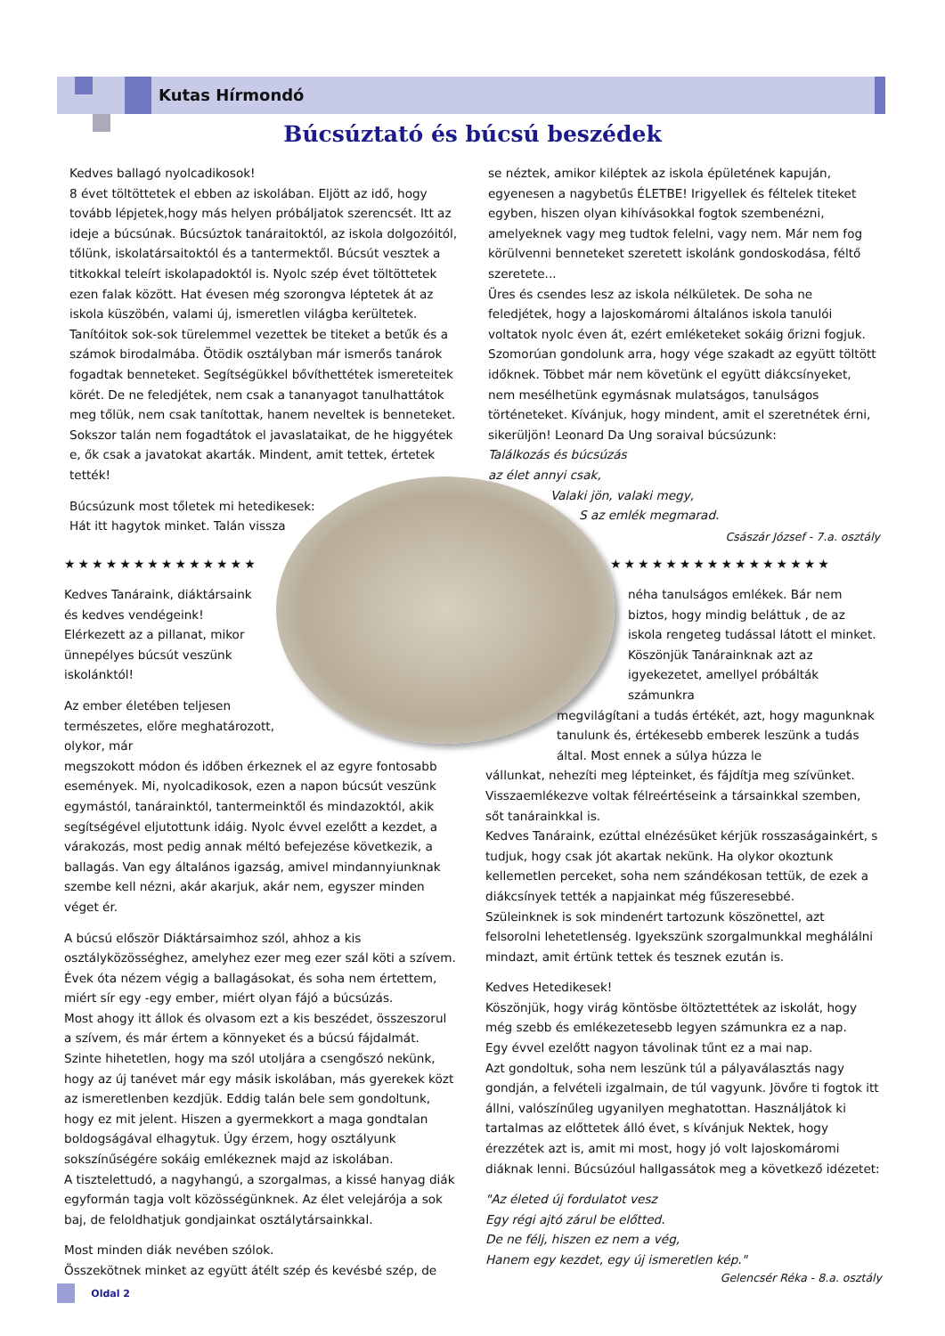Kutas Hírmondó
Búcsúztató és búcsú beszédek
Kedves ballagó nyolcadikosok!
8 évet töltöttetek el ebben az iskolában. Eljött az idő, hogy tovább lépjetek,hogy más helyen próbáljatok szerencsét. Itt az ideje a búcsúnak. Búcsúztok tanáraitoktól, az iskola dolgozóitól, tőlünk, iskolatársaitoktól és a tantermektől. Búcsút vesztek a titkokkal teleírt iskolapadoktól is. Nyolc szép évet töltöttetek ezen falak között. Hat évesen még szorongva léptetek át az iskola küszöbén, valami új, ismeretlen világba kerültetek. Tanítóitok sok-sok türelemmel vezettek be titeket a betűk és a számok birodalmába. Ötödik osztályban már ismerős tanárok fogadtak benneteket. Segítségükkel bővíthettétek ismereteitek körét. De ne feledjétek, nem csak a tananyagot tanulhattátok meg tőlük, nem csak tanítottak, hanem neveltek is benneteket. Sokszor talán nem fogadtátok el javaslataikat, de he higgyétek e, ők csak a javatokat akarták. Mindent, amit tettek, értetek tették!
Búcsúzunk most tőletek mi hetedikesek:
Hát itt hagytok minket. Talán vissza
se néztek, amikor kiléptek az iskola épületének kapuján, egyenesen a nagybetűs ÉLETBE! Irigyellek és féltelek titeket egyben, hiszen olyan kihívásokkal fogtok szembenézni, amelyeknek vagy meg tudtok felelni, vagy nem. Már nem fog körülvenni benneteket szeretett iskolánk gondoskodása, féltő szeretete...
Üres és csendes lesz az iskola nélkületek. De soha ne feledjétek, hogy a lajoskomáromi általános iskola tanulói voltatok nyolc éven át, ezért emléketeket sokáig őrizni fogjuk. Szomorúan gondolunk arra, hogy vége szakadt az együtt töltött időknek. Többet már nem követünk el együtt diákcsínyeket, nem mesélhetünk egymásnak mulatságos, tanulságos történeteket. Kívánjuk, hogy mindent, amit el szeretnétek érni, sikerüljön! Leonard Da Ung soraival búcsúzunk:
Találkozás és búcsúzás
az élet annyi csak,
Valaki jön, valaki megy,
S az emlék megmarad.
Császár József - 7.a. osztály
★★★★★★★★★★★★★★ ★★★★★★★★★★★★★★★★
Kedves Tanáraink, diáktársaink és kedves vendégeink!
Elérkezett az a pillanat, mikor ünnepélyes búcsút veszünk iskolánktól!
Az ember életében teljesen természetes, előre meghatározott, olykor, már
megszokott módon és időben érkeznek el az egyre fontosabb események. Mi, nyolcadikosok, ezen a napon búcsút veszünk egymástól, tanárainktól, tantermeinktől és mindazoktól, akik segítségével eljutottunk idáig. Nyolc évvel ezelőtt a kezdet, a várakozás, most pedig annak méltó befejezése következik, a ballagás. Van egy általános igazság, amivel mindannyiunknak szembe kell nézni, akár akarjuk, akár nem, egyszer minden véget ér.
A búcsú először Diáktársaimhoz szól, ahhoz a kis osztályközösséghez, amelyhez ezer meg ezer szál köti a szívem.
Évek óta nézem végig a ballagásokat, és soha nem értettem, miért sír egy -egy ember, miért olyan fájó a búcsúzás.
Most ahogy itt állok és olvasom ezt a kis beszédet, összeszorul a szívem, és már értem a könnyeket és a búcsú fájdalmát.
Szinte hihetetlen, hogy ma szól utoljára a csengőszó nekünk, hogy az új tanévet már egy másik iskolában, más gyerekek közt az ismeretlenben kezdjük. Eddig talán bele sem gondoltunk, hogy ez mit jelent. Hiszen a gyermekkort a maga gondtalan boldogságával elhagytuk. Úgy érzem, hogy osztályunk sokszínűségére sokáig emlékeznek majd az iskolában.
A tisztelettudó, a nagyhangú, a szorgalmas, a kissé hanyag diák egyformán tagja volt közösségünknek. Az élet velejárója a sok baj, de feloldhatjuk gondjainkat osztálytársainkkal.
Most minden diák nevében szólok.
Összekötnek minket az együtt átélt szép és kevésbé szép, de
néha tanulságos emlékek. Bár nem biztos, hogy mindig beláttuk , de az iskola rengeteg tudással látott el minket. Köszönjük Tanárainknak azt az igyekezetet, amellyel próbálták számunkra
megvilágítani a tudás értékét, azt, hogy magunknak tanulunk és, értékesebb emberek leszünk a tudás által. Most ennek a súlya húzza le
vállunkat, nehezíti meg lépteinket, és fájdítja meg szívünket. Visszaemlékezve voltak félreértéseink a társainkkal szemben, sőt tanárainkkal is.
Kedves Tanáraink, ezúttal elnézésüket kérjük rosszaságainkért, s tudjuk, hogy csak jót akartak nekünk. Ha olykor okoztunk kellemetlen perceket, soha nem szándékosan tettük, de ezek a diákcsínyek tették a napjainkat még fűszeresebbé.
Szüleinknek is sok mindenért tartozunk köszönettel, azt felsorolni lehetetlenség. Igyekszünk szorgalmunkkal meghálálni mindazt, amit értünk tettek és tesznek ezután is.
Kedves Hetedikesek!
Köszönjük, hogy virág köntösbe öltöztettétek az iskolát, hogy még szebb és emlékezetesebb legyen számunkra ez a nap.
Egy évvel ezelőtt nagyon távolinak tűnt ez a mai nap.
Azt gondoltuk, soha nem leszünk túl a pályaválasztás nagy gondján, a felvételi izgalmain, de túl vagyunk. Jövőre ti fogtok itt állni, valószínűleg ugyanilyen meghatottan. Használjátok ki tartalmas az előttetek álló évet, s kívánjuk Nektek, hogy érezzétek azt is, amit mi most, hogy jó volt lajoskomáromi diáknak lenni. Búcsúzóul hallgassátok meg a következő idézetet:
"Az életed új fordulatot vesz
Egy régi ajtó zárul be előtted.
De ne félj, hiszen ez nem a vég,
Hanem egy kezdet, egy új ismeretlen kép."
Gelencsér Réka - 8.a. osztály
Oldal 2